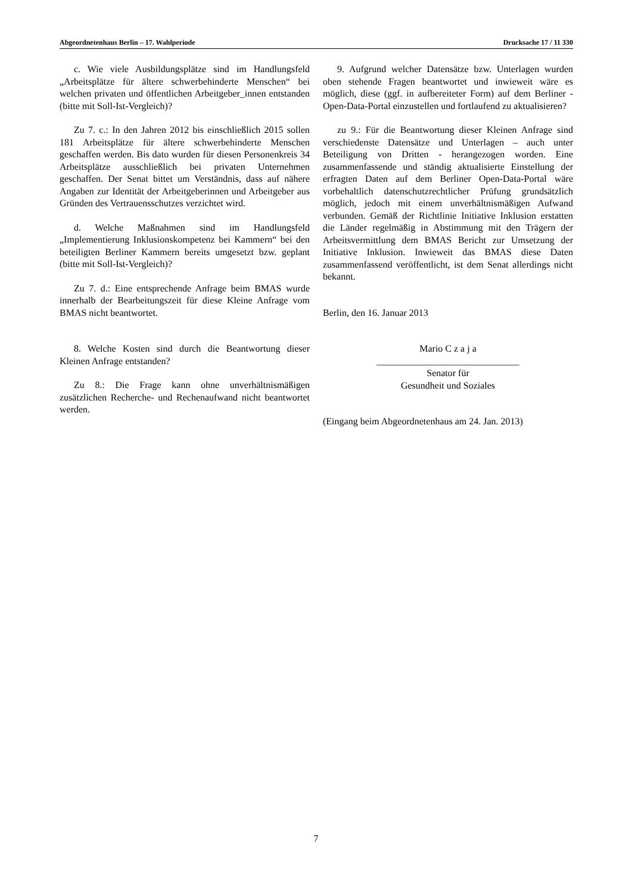Abgeordnetenhaus Berlin – 17. Wahlperiode Drucksache 17 / 11 330
c. Wie viele Ausbildungsplätze sind im Handlungsfeld „Arbeitsplätze für ältere schwerbehinderte Menschen“ bei welchen privaten und öffentlichen Arbeitgeber_innen entstanden (bitte mit Soll-Ist-Vergleich)?
Zu 7. c.: In den Jahren 2012 bis einschließlich 2015 sollen 181 Arbeitsplätze für ältere schwerbehinderte Menschen geschaffen werden. Bis dato wurden für diesen Personenkreis 34 Arbeitsplätze ausschließlich bei privaten Unternehmen geschaffen. Der Senat bittet um Verständnis, dass auf nähere Angaben zur Identität der Arbeitgeberinnen und Arbeitgeber aus Gründen des Vertrauensschutzes verzichtet wird.
d. Welche Maßnahmen sind im Handlungsfeld „Implementierung Inklusionskompetenz bei Kammern“ bei den beteiligten Berliner Kammern bereits umgesetzt bzw. geplant (bitte mit Soll-Ist-Vergleich)?
Zu 7. d.: Eine entsprechende Anfrage beim BMAS wurde innerhalb der Bearbeitungszeit für diese Kleine Anfrage vom BMAS nicht beantwortet.
8. Welche Kosten sind durch die Beantwortung dieser Kleinen Anfrage entstanden?
Zu 8.: Die Frage kann ohne unverhältnismäßigen zusätzlichen Recherche- und Rechenaufwand nicht beantwortet werden.
9. Aufgrund welcher Datensätze bzw. Unterlagen wurden oben stehende Fragen beantwortet und inwieweit wäre es möglich, diese (ggf. in aufbereiteter Form) auf dem Berliner -Open-Data-Portal einzustellen und fortlaufend zu aktualisieren?
zu 9.: Für die Beantwortung dieser Kleinen Anfrage sind verschiedenste Datensätze und Unterlagen – auch unter Beteiligung von Dritten - herangezogen worden. Eine zusammenfassende und ständig aktualisierte Einstellung der erfragten Daten auf dem Berliner Open-Data-Portal wäre vorbehaltlich datenschutzrechtlicher Prüfung grundsätzlich möglich, jedoch mit einem unverhältnismäßigen Aufwand verbunden. Gemäß der Richtlinie Initiative Inklusion erstatten die Länder regelmäßig in Abstimmung mit den Trägern der Arbeitsvermittlung dem BMAS Bericht zur Umsetzung der Initiative Inklusion. Inwieweit das BMAS diese Daten zusammenfassend veröffentlicht, ist dem Senat allerdings nicht bekannt.
Berlin, den 16. Januar 2013
Mario C z a j a
______________________________
Senator für
Gesundheit und Soziales
(Eingang beim Abgeordnetenhaus am 24. Jan. 2013)
7